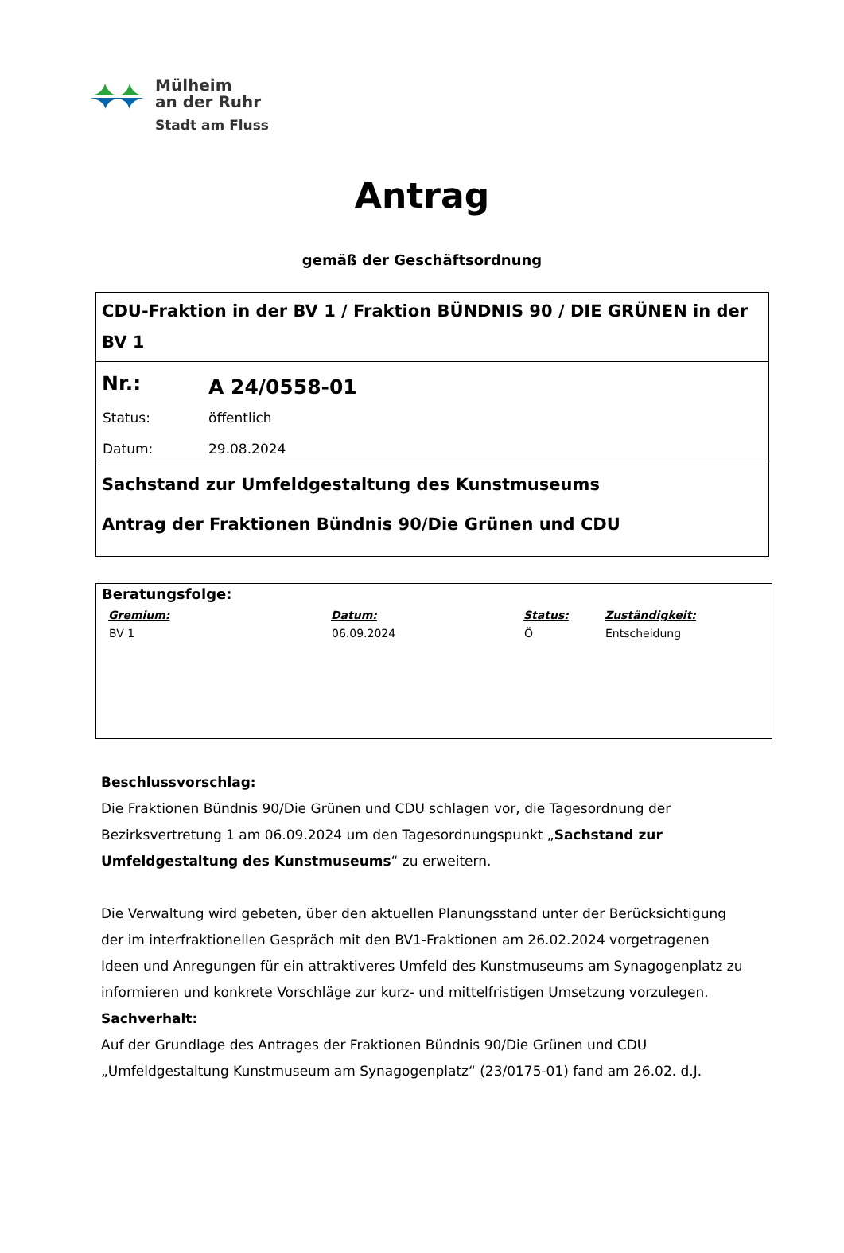Mülheim
an der Ruhr
Stadt am Fluss
Antrag
gemäß der Geschäftsordnung
CDU-Fraktion in der BV 1 / Fraktion BÜNDNIS 90 / DIE GRÜNEN in der BV 1
| Nr.: | A 24/0558-01 |
| Status: | öffentlich |
| Datum: | 29.08.2024 |
Sachstand zur Umfeldgestaltung des Kunstmuseums
Antrag der Fraktionen Bündnis 90/Die Grünen und CDU
Beratungsfolge:
| Gremium: | Datum: | Status: | Zuständigkeit: |
| --- | --- | --- | --- |
| BV 1 | 06.09.2024 | Ö | Entscheidung |
Beschlussvorschlag:
Die Fraktionen Bündnis 90/Die Grünen und CDU schlagen vor, die Tagesordnung der Bezirksvertretung 1 am 06.09.2024 um den Tagesordnungspunkt „Sachstand zur Umfeldgestaltung des Kunstmuseums“ zu erweitern.
Die Verwaltung wird gebeten, über den aktuellen Planungsstand unter der Berücksichtigung der im interfraktionellen Gespräch mit den BV1-Fraktionen am 26.02.2024 vorgetragenen Ideen und Anregungen für ein attraktiveres Umfeld des Kunstmuseums am Synagogenplatz zu informieren und konkrete Vorschläge zur kurz- und mittelfristigen Umsetzung vorzulegen.
Sachverhalt:
Auf der Grundlage des Antrages der Fraktionen Bündnis 90/Die Grünen und CDU „Umfeldgestaltung Kunstmuseum am Synagogenplatz“ (23/0175-01) fand am 26.02. d.J.